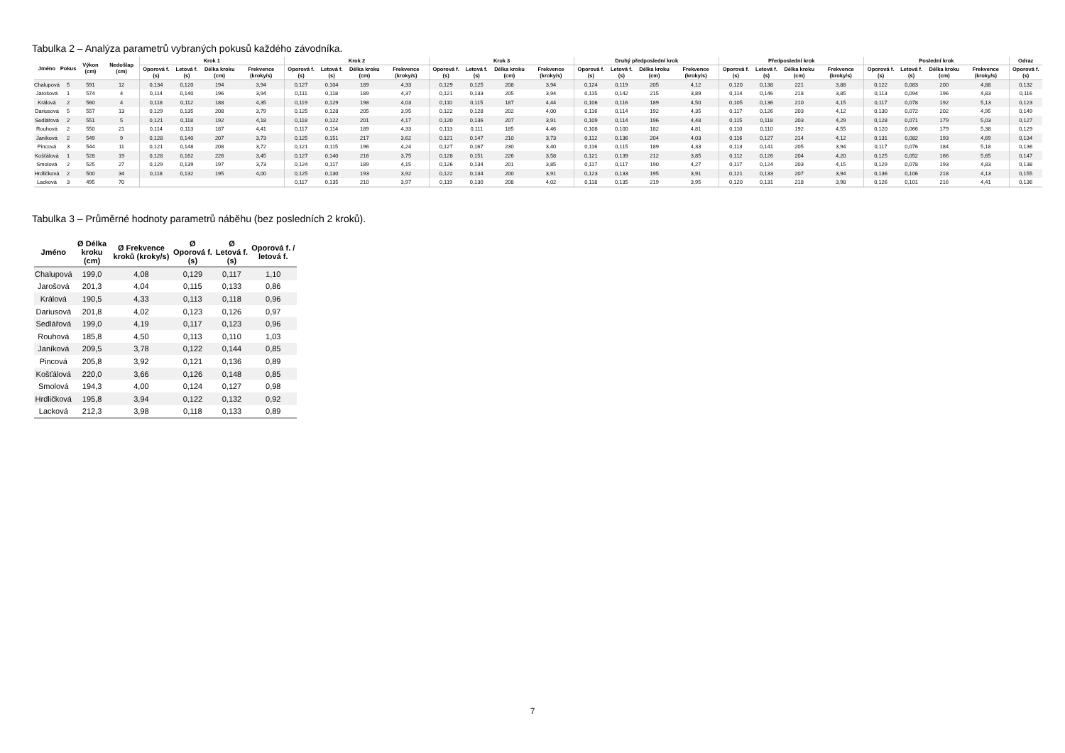Tabulka 2 – Analýza parametrů vybraných pokusů každého závodníka.
| Jméno | Pokus | Výkon (cm) | Nedošlap (cm) | Krok 1 | | | | Krok 2 | | | | Krok 3 | | | | Druhý předposlední krok | | | | Předposlední krok | | | | Poslední krok | | | | Odraz |
| --- | --- | --- | --- | --- | --- | --- | --- | --- | --- | --- | --- | --- | --- | --- | --- | --- | --- | --- | --- | --- | --- | --- | --- | --- | --- | --- | --- | --- |
| | | | | Oporová f. (s) | Letová f. (s) | Délka kroku (cm) | Frekvence (kroky/s) | Oporová f. (s) | Letová f. (s) | Délka kroku (cm) | Frekvence (kroky/s) | Oporová f. (s) | Letová f. (s) | Délka kroku (cm) | Frekvence (kroky/s) | Oporová f. (s) | Letová f. (s) | Délka kroku (cm) | Frekvence (kroky/s) | Oporová f. (s) | Letová f. (s) | Délka kroku (cm) | Frekvence (kroky/s) | Oporová f. (s) | Letová f. (s) | Délka kroku (cm) | Frekvence (kroky/s) | Oporová f. (s) |
| Chalupová | 5 | 591 | 12 | 0,134 | 0,120 | 194 | 3,94 | 0,127 | 0,104 | 189 | 4,33 | 0,129 | 0,125 | 208 | 3,94 | 0,124 | 0,119 | 205 | 4,12 | 0,120 | 0,138 | 221 | 3,88 | 0,122 | 0,083 | 200 | 4,88 | 0,132 |
| Jarošová | 1 | 574 | 4 | 0,114 | 0,140 | 196 | 3,94 | 0,111 | 0,118 | 189 | 4,37 | 0,121 | 0,133 | 205 | 3,94 | 0,115 | 0,142 | 215 | 3,89 | 0,114 | 0,146 | 218 | 3,85 | 0,113 | 0,094 | 196 | 4,83 | 0,116 |
| Králová | 2 | 560 | 4 | 0,118 | 0,112 | 188 | 4,35 | 0,119 | 0,129 | 198 | 4,03 | 0,110 | 0,115 | 187 | 4,44 | 0,106 | 0,116 | 189 | 4,50 | 0,105 | 0,136 | 210 | 4,15 | 0,117 | 0,078 | 192 | 5,13 | 0,123 |
| Dariusová | 5 | 557 | 13 | 0,129 | 0,135 | 208 | 3,79 | 0,125 | 0,128 | 205 | 3,95 | 0,122 | 0,128 | 202 | 4,00 | 0,116 | 0,114 | 192 | 4,35 | 0,117 | 0,126 | 203 | 4,12 | 0,130 | 0,072 | 202 | 4,95 | 0,149 |
| Sedlářová | 2 | 551 | 5 | 0,121 | 0,118 | 192 | 4,18 | 0,118 | 0,122 | 201 | 4,17 | 0,120 | 0,136 | 207 | 3,91 | 0,109 | 0,114 | 196 | 4,48 | 0,115 | 0,118 | 203 | 4,29 | 0,128 | 0,071 | 179 | 5,03 | 0,127 |
| Rouhová | 2 | 550 | 21 | 0,114 | 0,113 | 187 | 4,41 | 0,117 | 0,114 | 189 | 4,33 | 0,113 | 0,111 | 185 | 4,46 | 0,108 | 0,100 | 182 | 4,81 | 0,110 | 0,110 | 192 | 4,55 | 0,120 | 0,066 | 179 | 5,38 | 0,129 |
| Janíková | 2 | 549 | 9 | 0,128 | 0,140 | 207 | 3,73 | 0,125 | 0,151 | 217 | 3,62 | 0,121 | 0,147 | 210 | 3,73 | 0,112 | 0,136 | 204 | 4,03 | 0,116 | 0,127 | 214 | 4,12 | 0,131 | 0,082 | 193 | 4,69 | 0,134 |
| Pincová | 3 | 544 | 11 | 0,121 | 0,148 | 208 | 3,72 | 0,121 | 0,115 | 196 | 4,24 | 0,127 | 0,167 | 230 | 3,40 | 0,116 | 0,115 | 189 | 4,33 | 0,113 | 0,141 | 205 | 3,94 | 0,117 | 0,076 | 184 | 5,18 | 0,136 |
| Košťálová | 1 | 528 | 19 | 0,128 | 0,162 | 226 | 3,45 | 0,127 | 0,140 | 216 | 3,75 | 0,128 | 0,151 | 226 | 3,58 | 0,121 | 0,139 | 212 | 3,85 | 0,112 | 0,126 | 204 | 4,20 | 0,125 | 0,052 | 166 | 5,65 | 0,147 |
| Smolová | 2 | 525 | 27 | 0,129 | 0,139 | 197 | 3,73 | 0,124 | 0,117 | 189 | 4,15 | 0,126 | 0,134 | 201 | 3,85 | 0,117 | 0,117 | 190 | 4,27 | 0,117 | 0,124 | 203 | 4,15 | 0,129 | 0,078 | 193 | 4,83 | 0,138 |
| Hrdličková | 2 | 500 | 34 | 0,118 | 0,132 | 195 | 4,00 | 0,125 | 0,130 | 193 | 3,92 | 0,122 | 0,134 | 200 | 3,91 | 0,123 | 0,133 | 195 | 3,91 | 0,121 | 0,133 | 207 | 3,94 | 0,136 | 0,106 | 218 | 4,13 | 0,155 |
| Lacková | 3 | 495 | 70 | | | | | 0,117 | 0,135 | 210 | 3,97 | 0,119 | 0,130 | 208 | 4,02 | 0,118 | 0,135 | 219 | 3,95 | 0,120 | 0,131 | 218 | 3,98 | 0,126 | 0,101 | 216 | 4,41 | 0,136 |
Tabulka 3 – Průměrné hodnoty parametrů náběhu (bez posledních 2 kroků).
| Jméno | Ø Délka kroku (cm) | Ø Frekvence kroků (kroky/s) | Ø Oporová f. (s) | Ø Letová f. (s) | Oporová f. / letová f. |
| --- | --- | --- | --- | --- | --- |
| Chalupová | 199,0 | 4,08 | 0,129 | 0,117 | 1,10 |
| Jarošová | 201,3 | 4,04 | 0,115 | 0,133 | 0,86 |
| Králová | 190,5 | 4,33 | 0,113 | 0,118 | 0,96 |
| Dariusová | 201,8 | 4,02 | 0,123 | 0,126 | 0,97 |
| Sedlářová | 199,0 | 4,19 | 0,117 | 0,123 | 0,96 |
| Rouhová | 185,8 | 4,50 | 0,113 | 0,110 | 1,03 |
| Janíková | 209,5 | 3,78 | 0,122 | 0,144 | 0,85 |
| Pincová | 205,8 | 3,92 | 0,121 | 0,136 | 0,89 |
| Košťálová | 220,0 | 3,66 | 0,126 | 0,148 | 0,85 |
| Smolová | 194,3 | 4,00 | 0,124 | 0,127 | 0,98 |
| Hrdličková | 195,8 | 3,94 | 0,122 | 0,132 | 0,92 |
| Lacková | 212,3 | 3,98 | 0,118 | 0,133 | 0,89 |
7